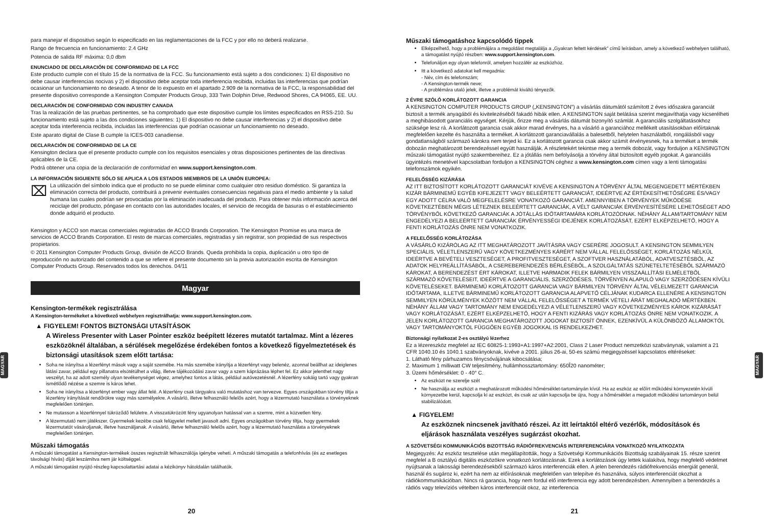MAGYAR
para manejar el dispositivo según lo especificado en las reglamentaciones de la FCC y por ello no deberá realizarse.
Rango de frecuencia en funcionamiento: 2.4 GHz
Potencia de salida RF máxima: 0,0 dbm
ENUNCIADO DE DECLARACIÓN DE CONFORMIDAD DE LA FCC
Este producto cumple con el título 15 de la normativa de la FCC. Su funcionamiento está sujeto a dos condiciones: 1) El dispositivo no debe causar interferencias nocivas y 2) el dispositivo debe aceptar toda interferencia recibida, incluidas las interferencias que podrían ocasionar un funcionamiento no deseado. A tenor de lo expuesto en el apartado 2.909 de la normativa de la FCC, la responsabilidad del presente dispositivo corresponde a Kensington Computer Products Group, 333 Twin Dolphin Drive, Redwood Shores, CA 94065, EE. UU.
DECLARACIÓN DE CONFORMIDAD CON INDUSTRY CANADA
Tras la realización de las pruebas pertinentes, se ha comprobado que este dispositivo cumple los límites especificados en RSS-210. Su funcionamiento está sujeto a las dos condiciones siguientes: 1) El dispositivo no debe causar interferencias y 2) el dispositivo debe aceptar toda interferencia recibida, incluidas las interferencias que podrían ocasionar un funcionamiento no deseado.
Este aparato digital de Clase B cumple la ICES-003 canadiense.
DECLARACIÓN DE CONFORMIDAD DE LA CE
Kensington declara que el presente producto cumple con los requisitos esenciales y otras disposiciones pertinentes de las directivas aplicables de la CE.
Podrá obtener una copia de la declaración de conformidad en www.support.kensington.com.
LA INFORMACIÓN SIGUIENTE SÓLO SE APLICA A LOS ESTADOS MIEMBROS DE LA UNIÓN EUROPEA:
⌧
La utilización del símbolo indica que el producto no se puede eliminar como cualquier otro residuo doméstico. Si garantiza la eliminación correcta del producto, contribuirá a prevenir eventuales consecuencias negativas para el medio ambiente y la salud humana las cuales podrían ser provocadas por la eliminación inadecuada del producto. Para obtener más información acerca del reciclaje del producto, póngase en contacto con las autoridades locales, el servicio de recogida de basuras o el establecimiento donde adquirió el producto.
Kensington y ACCO son marcas comerciales registradas de ACCO Brands Corporation. The Kensington Promise es una marca de servicios de ACCO Brands Corporation. El resto de marcas comerciales, registradas y sin registrar, son propiedad de sus respectivos propietarios.
© 2011 Kensington Computer Products Group, división de ACCO Brands. Queda prohibida la copia, duplicación u otro tipo de reproducción no autorizado del contenido a que se refiere el presente documento sin la previa autorización escrita de Kensington Computer Products Group. Reservados todos los derechos. 04/11
Magyar
Kensington-termékek regisztrálása
A Kensington-termékeket a következő webhelyen regisztrálhatja: www.support.kensington.com.
▲ FIGYELEM! FONTOS BIZTONSÁGI UTASÍTÁSOK
A Wireless Presenter with Laser Pointer eszköz beépített lézeres mutatót tartalmaz. Mint a lézeres eszközöknél általában, a sérülések megelőzése érdekében fontos a következő figyelmeztetések és biztonsági utasítások szem előtt tartása:
Soha ne irányítsa a lézerfényt mások vagy a saját szemébe. Ha más szemébe irányítja a lézerfényt vagy belenéz, azonnal beállhat az ideiglenes látási zavar, például egy pillanatra elsötétülhet a világ, illetve tájékozódási zavar vagy a szem káprázása léphet fel. Ez akkor jelenthet nagy veszélyt, ha az adott személy olyan tevékenységet végez, amelyhez fontos a látás, például autóvezetésnél. A lézerfény sokáig tartó vagy gyakran ismétlődő nézése a szemre is káros lehet.
Soha ne irányítsa a lézerfényt ember vagy állat felé. A lézerfény csak tárgyakra való mutatáshoz van tervezve. Egyes országokban törvény tiltja a lézerfény irányítását rendőrökre vagy más személyekre. A vásárló, illetve felhasználó felelős azért, hogy a lézermutató használata a törvényeknek megfelelően történjen.
Ne mutasson a lézerfénnyel tükröződő felületre. A visszatükrözött fény ugyanolyan hatással van a szemre, mint a közvetlen fény.
A lézermutató nem játékszer. Gyermekek kezébe csak felügyelet mellett javasolt adni. Egyes országokban törvény tiltja, hogy gyermekek lézermutatót vásároljanak, illetve használjanak. A vásárló, illetve felhasználó felelős azért, hogy a lézermutató használata a törvényeknek megfelelően történjen.
Műszaki támogatás
A műszaki támogatást a Kensington-termékek összes regisztrált felhasználója igénybe veheti. A műszaki támogatás a telefonhívás (és az esetleges távolsági hívás) díját leszámítva nem jár költséggel.
A műszaki támogatást nyújtó részleg kapcsolattartási adatai a kézikönyv hátoldalán találhatók.
20
MAGYAR
Műszaki támogatáshoz kapcsolódó tippek
Elképzelhető, hogy a problémájára a megoldást megtalálja a „Gyakran feltett kérdések” című leírásban, amely a következő webhelyen található, a támogatást nyújtó részben: www.support.kensington.com.
Telefonáljon egy olyan telefonról, amelyen hozzáfér az eszközhöz.
Itt a következő adatokat kell megadnia:
- Név, cím és telefonszám;
- A Kensington-termék neve;
- A problémára utaló jelek, illetve a problémát kiváltó tényezők.
2 ÉVRE SZÓLÓ KORLÁTOZOTT GARANCIA
A KENSINGTON COMPUTER PRODUCTS GROUP („KENSINGTON”) a vásárlás dátumától számított 2 éves időszakra garanciát biztosít a termék anyagából és kivitelezéséből fakadó hibák ellen. A KENSINGTON saját belátása szerint megjavíthatja vagy kicserélheti a meghibásodott garanciális egységet. Kérjük, őrizze meg a vásárlás dátumát bizonyító számlát. A garanciális szolgáltatásokhoz szüksége lesz rá. A korlátozott garancia csak akkor marad érvényes, ha a vásárló a garanciához mellékelt utasításokban előírtaknak megfelelően kezelte és használta a terméket. A korlátozott garanciavállalás a balesetből, helytelen használatból, rongálásból vagy gondatlanságból származó károkra nem terjed ki. Ez a korlátozott garancia csak akkor számít érvényesnek, ha a terméket a termék dobozán meghatározott berendezéssel együtt használják. A részletekért tekintse meg a termék dobozát, vagy forduljon a KENSINGTON műszaki támogatást nyújtó szakembereihez. Ez a jótállás nem befolyásolja a törvény által biztosított egyéb jogokat. A garanciális ügyintézés menetével kapcsolatban forduljon a KENSINGTON céghez a www.kensington.com címen vagy a lenti támogatási telefonszámok egyikén.
FELELŐSSÉG KIZÁRÁSA
AZ ITT BIZTOSÍTOTT KORLÁTOZOTT GARANCIÁT KIVÉVE A KENSINGTON A TÖRVÉNY ÁLTAL MEGENGEDETT MÉRTÉKBEN KIZÁR BÁRMINEMŰ EGYÉB KIFEJEZETT VAGY BELEÉRTETT GARANCIÁT, IDEÉRTVE AZ ÉRTÉKESÍTHETŐSÉGRE ÉS/VAGY EGY ADOTT CÉLRA VALÓ MEGFELELÉSRE VONATKOZÓ GARANCIÁT. AMENNYIBEN A TÖRVÉNYEK MŰKÖDÉSE KÖVETKEZTÉBEN MÉGIS LÉTEZNEK BELEÉRTETT GARANCIÁK, A VÉLT GARANCIÁK ÉRVÉNYESÍTÉSÉRE LEHETŐSÉGET ADÓ TÖRVÉNYBŐL KÖVETKEZŐ GARANCIÁK A JÓTÁLLÁS IDŐTARTAMÁRA KORLÁTOZÓDNAK. NÉHÁNY ÁLLAM/TARTOMÁNY NEM ENGEDÉLYEZI A BELEÉRTETT GARANCIÁK ÉRVÉNYESSÉGI IDEJÉNEK KORLÁTOZÁSÁT, EZÉRT ELKÉPZELHETŐ, HOGY A FENTI KORLÁTOZÁS ÖNRE NEM VONATKOZIK.
A FELELŐSSÉG KORLÁTOZÁSA
A VÁSÁRLÓ KIZÁRÓLAG AZ ITT MEGHATÁROZOTT JAVÍTÁSRA VAGY CSERÉRE JOGOSULT. A KENSINGTON SEMMILYEN SPECIÁLIS, VÉLETLENSZERŰ VAGY KÖVETKEZMÉNYES KÁRÉRT NEM VÁLLAL FELELŐSSÉGET, KORLÁTOZÁS NÉLKÜL IDEÉRTVE A BEVÉTELI VESZTESÉGET, A PROFITVESZTESÉGET, A SZOFTVER HASZNÁLATÁBÓL, ADATVESZTÉSBŐL, AZ ADATOK HELYREÁLLÍTÁSÁBÓL, A CSEREBERENDEZÉS BÉRLÉSÉBŐL, A SZOLGÁLTATÁS SZÜNETELTETÉSÉBŐL SZÁRMAZÓ KÁROKAT, A BERENDEZÉST ÉRT KÁROKAT, ILLETVE HARMADIK FELEK BÁRMILYEN VISSZAÁLLÍTÁSI ELMÉLETBŐL SZÁRMAZÓ KÖVETELÉSEIT, IDEÉRTVE A GARANCIÁLIS, SZERZŐDÉSES, TÖRVÉNYEN ALAPULÓ VAGY SZERZŐDÉSEN KÍVÜLI KÖVETELÉSEKET. BÁRMINEMŰ KORLÁTOZOTT GARANCIA VAGY BÁRMILYEN TÖRVÉNY ÁLTAL VÉLELMEZETT GARANCIA IDŐTARTAMA, ILLETVE BÁRMINEMŰ KORLÁTOZOTT GARANCIA ALAPVETŐ CÉLJÁNAK KUDARCA ELLENÉRE A KENSINGTON SEMMILYEN KÖRÜLMÉNYEK KÖZÖTT NEM VÁLLAL FELELŐSSÉGET A TERMÉK VÉTELI ÁRÁT MEGHALADÓ MÉRTÉKBEN. NÉHÁNY ÁLLAM VAGY TARTOMÁNY NEM ENGEDÉLYEZI A VÉLETLENSZERŰ VAGY KÖVETKEZMÉNYES KÁROK KIZÁRÁSÁT VAGY KORLÁTOZÁSÁT, EZÉRT ELKÉPZELHETŐ, HOGY A FENTI KIZÁRÁS VAGY KORLÁTOZÁS ÖNRE NEM VONATKOZIK. A JELEN KORLÁTOZOTT GARANCIA MEGHATÁROZOTT JOGOKAT BIZTOSÍT ÖNNEK, EZENKÍVÜL A KÜLÖNBÖZŐ ÁLLAMOKTÓL VAGY TARTOMÁNYOKTÓL FÜGGŐEN EGYÉB JOGOKKAL IS RENDELKEZHET.
Biztonsági nyilatkozat 2-es osztályú lézerhez
Ez a lézereszköz megfelel az IEC 60825-1:1993+A1:1997+A2:2001, Class 2 Laser Product nemzetközi szabványnak, valamint a 21 CFR 1040.10 és 1040.1 szabványoknak, kivéve a 2001. július 26-ai, 50-es számú megjegyzéssel kapcsolatos eltéréseket:
1. Látható fény párhuzamos fénycsóvájának kibocsátása;
2. Maximum 1 milliwatt CW teljesítmény, hullámhossztartomány: 650Î20 nanométer;
3. Üzemi hőmérséklet: 0 - 40° C.
Az eszközt ne szerelje szét
Ne használja az eszközt a meghatározott működési hőmérséklet-tartományán kívül. Ha az eszköz az előírt működési környezetén kívüli környezetbe kerül, kapcsolja ki az eszközt, és csak az után kapcsolja be újra, hogy a hőmérséklet a megadott működési tartományon belül stabilizálódott.
▲ FIGYELEM!
Az eszköznek nincsenek javítható részei. Az itt leírtaktól eltérő vezérlők, módosítások és eljárások használata veszélyes sugárzást okozhat.
A SZÖVETSÉGI KOMMUNIKÁCIÓS BIZOTTSÁG RÁDIÓFREKVENCIÁS INTERFERENCIÁRA VONATKOZÓ NYILATKOZATA
Megjegyzés: Az eszköz tesztelése után megállapították, hogy a Szövetségi Kommunikációs Bizottság szabályainak 15. része szerint megfelel a B osztályú digitális eszközökre vonatkozó korlátozásnak. Ezek a korlátozások úgy lettek kialakítva, hogy megfelelő védelmet nyújtsanak a lakossági berendezésekből származó káros interferenciák ellen. A jelen berendezés rádiófrekvenciás energiát generál, használ és sugároz ki, ezért ha nem az előírásoknak megfelelően van telepítve és használva, súlyos interferenciát okozhat a rádiókommunikációban. Nincs rá garancia, hogy nem fordul elő interferencia egy adott berendezésben. Amennyiben a berendezés a rádiós vagy televíziós vételben káros interferenciát okoz, az interferencia
21